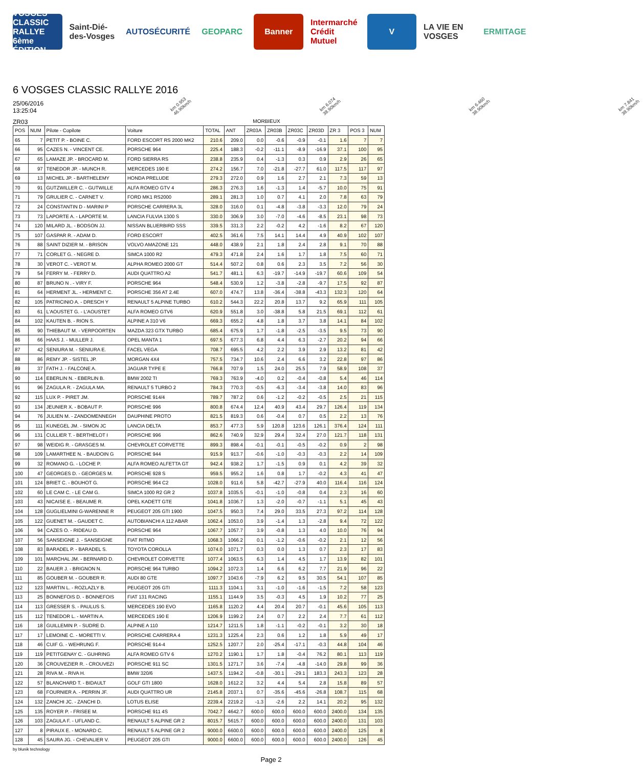VOSGES CLASSIC RALLYE 6ème ÉDITION
Saint-Dié-des-Vosges AUTOSÉCURITÉ GEOPARC Banner Intermarché Crédit Mutuel V LA VIE EN VOSGES ERMITAGE
6 VOSGES CLASSIC RALLYE 2016
25/06/2016 13:25:04 km 0.953 46.90km/h km 6.074 38.90km/h km 6.460 38.90km/h km 7.841 38.90km/h
ZR03 MORBIEUX
| POS | NUM | Pilote - Copilote | Voiture | TOTAL | ANT | ZR03A | ZR03B | ZR03C | ZR03D | ZR 3 | POS 3 | NUM |
| --- | --- | --- | --- | --- | --- | --- | --- | --- | --- | --- | --- | --- |
| 65 | 7 | PETIT P. - BOINE C. | FORD ESCORT RS 2000 MK2 | 210.6 | 209.0 | 0.0 | -0.6 | -0.9 | -0.1 | 1.6 | 7 | 7 |
| 66 | 95 | CAZES N. - VINCENT CE. | PORSCHE 964 | 225.4 | 188.3 | -0.2 | -11.1 | -8.9 | -16.9 | 37.1 | 100 | 95 |
| 67 | 65 | LAMAZE JP. - BROCARD M. | FORD SIERRA RS | 238.8 | 235.9 | 0.4 | -1.3 | 0.3 | 0.9 | 2.9 | 26 | 65 |
| 68 | 97 | TENEDOR JP. - MUNCH R. | MERCEDES 190 E | 274.2 | 156.7 | 7.0 | -21.8 | -27.7 | 61.0 | 117.5 | 117 | 97 |
| 69 | 13 | MICHEL JP. - BARTHELEMY | HONDA PRELUDE | 279.3 | 272.0 | 0.9 | 1.6 | 2.7 | 2.1 | 7.3 | 59 | 13 |
| 70 | 91 | GUTZWILLER C. - GUTWILLE | ALFA ROMEO GTV 4 | 286.3 | 276.3 | 1.6 | -1.3 | 1.4 | -5.7 | 10.0 | 75 | 91 |
| 71 | 79 | GRULIER C. - CARNET V. | FORD MK1 RS2000 | 289.1 | 281.3 | 1.0 | 0.7 | 4.1 | 2.0 | 7.8 | 63 | 79 |
| 72 | 24 | CONSTANTIN D - MARINI P | PORSCHE CARRERA 3L | 328.0 | 316.0 | 0.1 | -4.8 | -3.8 | -3.3 | 12.0 | 79 | 24 |
| 73 | 73 | LAPORTE A. - LAPORTE M. | LANCIA FULVIA 1300 S | 330.0 | 306.9 | 3.0 | -7.0 | -4.6 | -8.5 | 23.1 | 98 | 73 |
| 74 | 120 | MILARD JL. - BODSON JJ. | NISSAN BLUERBIRD SSS | 339.5 | 331.3 | 2.2 | -0.2 | 4.2 | -1.6 | 8.2 | 67 | 120 |
| 75 | 107 | GASPAR R. - ADAM D. | FORD ESCORT | 402.5 | 361.6 | 7.5 | 14.1 | 14.4 | 4.9 | 40.9 | 102 | 107 |
| 76 | 88 | SAINT DIZIER M. - BRISON | VOLVO AMAZONE 121 | 448.0 | 438.9 | 2.1 | 1.8 | 2.4 | 2.8 | 9.1 | 70 | 88 |
| 77 | 71 | CORLET G. - NEGRE D. | SIMCA 1000 R2 | 479.3 | 471.8 | 2.4 | 1.6 | 1.7 | 1.8 | 7.5 | 60 | 71 |
| 78 | 30 | VEROT C. - VEROT M. | ALPHA ROMEO 2000 GT | 514.4 | 507.2 | 0.8 | 0.6 | 2.3 | 3.5 | 7.2 | 56 | 30 |
| 79 | 54 | FERRY M. - FERRY D. | AUDI QUATTRO A2 | 541.7 | 481.1 | 6.3 | -19.7 | -14.9 | -19.7 | 60.6 | 109 | 54 |
| 80 | 87 | BRUNO N . - VIRY F. | PORSCHE 964 | 548.4 | 530.9 | 1.2 | -3.8 | -2.8 | -9.7 | 17.5 | 92 | 87 |
| 81 | 64 | HERMENT JL. - HERMENT C. | PORSCHE 356 AT 2.4E | 607.0 | 474.7 | 13.8 | -36.4 | -38.8 | -43.3 | 132.3 | 120 | 64 |
| 82 | 105 | PATRICINIO A. - DRESCH Y | RENAULT 5 ALPINE TURBO | 610.2 | 544.3 | 22.2 | 20.8 | 13.7 | 9.2 | 65.9 | 111 | 105 |
| 83 | 61 | L'AOUSTET G. - L'AOUSTET | ALFA ROMEO GTV6 | 620.9 | 551.8 | 3.0 | -38.8 | 5.8 | 21.5 | 69.1 | 112 | 61 |
| 84 | 102 | KAUTEN B. - RION S. | ALPINE A 310 V6 | 669.3 | 655.2 | 4.8 | 1.8 | 3.7 | 3.8 | 14.1 | 84 | 102 |
| 85 | 90 | THIEBAUT M. - VERPOORTEN | MAZDA 323 GTX TURBO | 685.4 | 675.9 | 1.7 | -1.8 | -2.5 | -3.5 | 9.5 | 73 | 90 |
| 86 | 66 | HAAS J. - MULLER J. | OPEL MANTA 1 | 697.5 | 677.3 | 6.8 | 4.4 | 6.3 | -2.7 | 20.2 | 94 | 66 |
| 87 | 42 | SENIURA M. - SENIURA E. | FACEL VEGA | 708.7 | 695.5 | 4.2 | 2.2 | 3.9 | 2.9 | 13.2 | 81 | 42 |
| 88 | 86 | REMY JP. - SISTEL JP. | MORGAN 4X4 | 757.5 | 734.7 | 10.6 | 2.4 | 6.6 | 3.2 | 22.8 | 97 | 86 |
| 89 | 37 | FATH J. - FALCONE A. | JAGUAR TYPE E | 766.8 | 707.9 | 1.5 | 24.0 | 25.5 | 7.9 | 58.9 | 108 | 37 |
| 90 | 114 | EBERLIN N. - EBERLIN B. | BMW 2002 TI | 769.3 | 763.9 | -4.0 | 0.2 | -0.4 | -0.8 | 5.4 | 46 | 114 |
| 91 | 96 | ZAGULA R. - ZAGULA MA. | RENAULT 5 TURBO 2 | 784.3 | 770.3 | -0.5 | -6.3 | -3.4 | -3.8 | 14.0 | 83 | 96 |
| 92 | 115 | LUX P. - PIRET JM. | PORSCHE 914/4 | 789.7 | 787.2 | 0.6 | -1.2 | -0.2 | -0.5 | 2.5 | 21 | 115 |
| 93 | 134 | JEUNIER X. - BOBAUT P. | PORSCHE 996 | 800.8 | 674.4 | 12.4 | 40.9 | 43.4 | 29.7 | 126.4 | 119 | 134 |
| 94 | 76 | JULIEN M. - ZANDOMENNEGH | DAUPHINE PROTO | 821.5 | 819.3 | 0.6 | -0.4 | 0.7 | 0.5 | 2.2 | 13 | 76 |
| 95 | 111 | KUNEGEL JM. - SIMON JC | LANCIA DELTA | 853.7 | 477.3 | 5.9 | 120.8 | 123.6 | 126.1 | 376.4 | 124 | 111 |
| 96 | 131 | CULLIER T. - BERTHELOT I | PORSCHE 996 | 862.6 | 740.9 | 32.9 | 29.4 | 32.4 | 27.0 | 121.7 | 118 | 131 |
| 97 | 98 | WEIDIG R. - GRASGES M. | CHEVROLET CORVETTE | 899.3 | 898.4 | -0.1 | -0.1 | -0.5 | -0.2 | 0.9 | 2 | 98 |
| 98 | 109 | LAMARTHEE N. - BAUDOIN G | PORSCHE 944 | 915.9 | 913.7 | -0.6 | -1.0 | -0.3 | -0.3 | 2.2 | 14 | 109 |
| 99 | 32 | ROMANO G. - LOCHE P. | ALFA ROMEO ALFETTA GT | 942.4 | 938.2 | 1.7 | -1.5 | 0.9 | 0.1 | 4.2 | 39 | 32 |
| 100 | 47 | GEORGES D. - GEORGES M. | PORSCHE 928 S | 959.5 | 955.2 | 1.6 | 0.8 | 1.7 | -0.2 | 4.3 | 41 | 47 |
| 101 | 124 | BRIET C. - BOUHOT G. | PORSCHE 964 C2 | 1028.0 | 911.6 | 5.8 | -42.7 | -27.9 | 40.0 | 116.4 | 116 | 124 |
| 102 | 60 | LE CAM C. - LE CAM G. | SIMCA 1000 R2 GR 2 | 1037.8 | 1035.5 | -0.1 | -1.0 | -0.8 | 0.4 | 2.3 | 16 | 60 |
| 103 | 43 | NICAISE E. - BEAUME R. | OPEL KADETT GTE | 1041.8 | 1036.7 | 1.3 | -2.0 | -0.7 | -1.1 | 5.1 | 45 | 43 |
| 104 | 128 | GUGLIELMINI G-WARENNE R | PEUGEOT 205 GTI 1900 | 1047.5 | 950.3 | 7.4 | 29.0 | 33.5 | 27.3 | 97.2 | 114 | 128 |
| 105 | 122 | GUENET M. - GAUDET C. | AUTOBIANCHI A 112 ABAR | 1062.4 | 1053.0 | 3.9 | -1.4 | 1.3 | -2.8 | 9.4 | 72 | 122 |
| 106 | 94 | CAZES O. - RIDEAU D. | PORSCHE 964 | 1067.7 | 1057.7 | 3.9 | -0.8 | 1.3 | 4.0 | 10.0 | 76 | 94 |
| 107 | 56 | SANSEIGNE J. - SANSEIGNE | FIAT RITMO | 1068.3 | 1066.2 | 0.1 | -1.2 | -0.6 | -0.2 | 2.1 | 12 | 56 |
| 108 | 83 | BARADEL P. - BARADEL S. | TOYOTA COROLLA | 1074.0 | 1071.7 | 0.3 | 0.0 | 1.3 | 0.7 | 2.3 | 17 | 83 |
| 109 | 101 | MARCHAL JM. - BERNARD D. | CHEVROLET CORVETTE | 1077.4 | 1063.5 | 6.3 | 1.4 | 4.5 | 1.7 | 13.9 | 82 | 101 |
| 110 | 22 | BAUER J. - BRIGNON N. | PORSCHE 964 TURBO | 1094.2 | 1072.3 | 1.4 | 6.6 | 6.2 | 7.7 | 21.9 | 96 | 22 |
| 111 | 85 | GOUBER M. - GOUBER R. | AUDI 80 GTE | 1097.7 | 1043.6 | -7.9 | 6.2 | 9.5 | 30.5 | 54.1 | 107 | 85 |
| 112 | 123 | MARTIN L. - ROZLAZLY B. | PEUGEOT 205 GTI | 1111.3 | 1104.1 | 3.1 | -1.0 | -1.6 | -1.5 | 7.2 | 58 | 123 |
| 113 | 25 | BONNEFOIS D. - BONNEFOIS | FIAT 131 RACING | 1155.1 | 1144.9 | 3.5 | -0.3 | 4.5 | 1.9 | 10.2 | 77 | 25 |
| 114 | 113 | GRESSER S. - PAULUS S. | MERCEDES 190 EVO | 1165.8 | 1120.2 | 4.4 | 20.4 | 20.7 | -0.1 | 45.6 | 105 | 113 |
| 115 | 112 | TENEDOR L. - MARTIN A. | MERCEDES 190 E | 1206.9 | 1199.2 | 2.4 | 0.7 | 2.2 | 2.4 | 7.7 | 61 | 112 |
| 116 | 18 | GUILLEMIN P. - SUDRE D. | ALPINE A 110 | 1214.7 | 1211.5 | 1.8 | -1.1 | -0.2 | -0.1 | 3.2 | 30 | 18 |
| 117 | 17 | LEMOINE C. - MORETTI V. | PORSCHE CARRERA 4 | 1231.3 | 1225.4 | 2.3 | 0.6 | 1.2 | 1.8 | 5.9 | 49 | 17 |
| 118 | 46 | CUIF G. - WEHRUNG F. | PORSCHE 914-4 | 1252.5 | 1207.7 | 2.0 | -25.4 | -17.1 | -0.3 | 44.8 | 104 | 46 |
| 119 | 119 | PETITGENAY C. - GUHRING | ALFA ROMEO GTV 6 | 1270.2 | 1190.1 | 1.7 | 1.8 | -0.4 | 76.2 | 80.1 | 113 | 119 |
| 120 | 36 | CROUVEZIER R. - CROUVEZI | PORSCHE 911 SC | 1301.5 | 1271.7 | 3.6 | -7.4 | -4.8 | -14.0 | 29.8 | 99 | 36 |
| 121 | 28 | RIVA M. - RIVA H. | BMW 320/6 | 1437.5 | 1194.2 | -0.8 | -30.1 | -29.1 | 183.3 | 243.3 | 123 | 28 |
| 122 | 57 | BLANCHARD T. - BIDAULT | GOLF GTI 1800 | 1628.0 | 1612.2 | 3.2 | 4.4 | 5.4 | 2.8 | 15.8 | 89 | 57 |
| 123 | 68 | FOURNIER A. - PERRIN JF. | AUDI QUATTRO UR | 2145.8 | 2037.1 | 0.7 | -35.6 | -45.6 | -26.8 | 108.7 | 115 | 68 |
| 124 | 132 | ZANCHI JC. - ZANCHI D. | LOTUS ELISE | 2239.4 | 2219.2 | -1.3 | -2.6 | 2.2 | 14.1 | 20.2 | 95 | 132 |
| 125 | 135 | ROYER P. - FRISEE M. | PORSCHE 911 4S | 7042.7 | 4642.7 | 600.0 | 600.0 | 600.0 | 600.0 | 2400.0 | 134 | 135 |
| 126 | 103 | ZAGULA F. - UFLAND C. | RENAULT 5 ALPINE GR 2 | 8015.7 | 5615.7 | 600.0 | 600.0 | 600.0 | 600.0 | 2400.0 | 131 | 103 |
| 127 | 8 | PIRAUX E. - MONARD C. | RENAULT 5 ALPINE GR 2 | 9000.0 | 6600.0 | 600.0 | 600.0 | 600.0 | 600.0 | 2400.0 | 125 | 8 |
| 128 | 45 | SAURA JG. - CHEVALIER V. | PEUGEOT 205 GTI | 9000.0 | 6600.0 | 600.0 | 600.0 | 600.0 | 600.0 | 2400.0 | 126 | 45 |
by blunik technology
Page 2